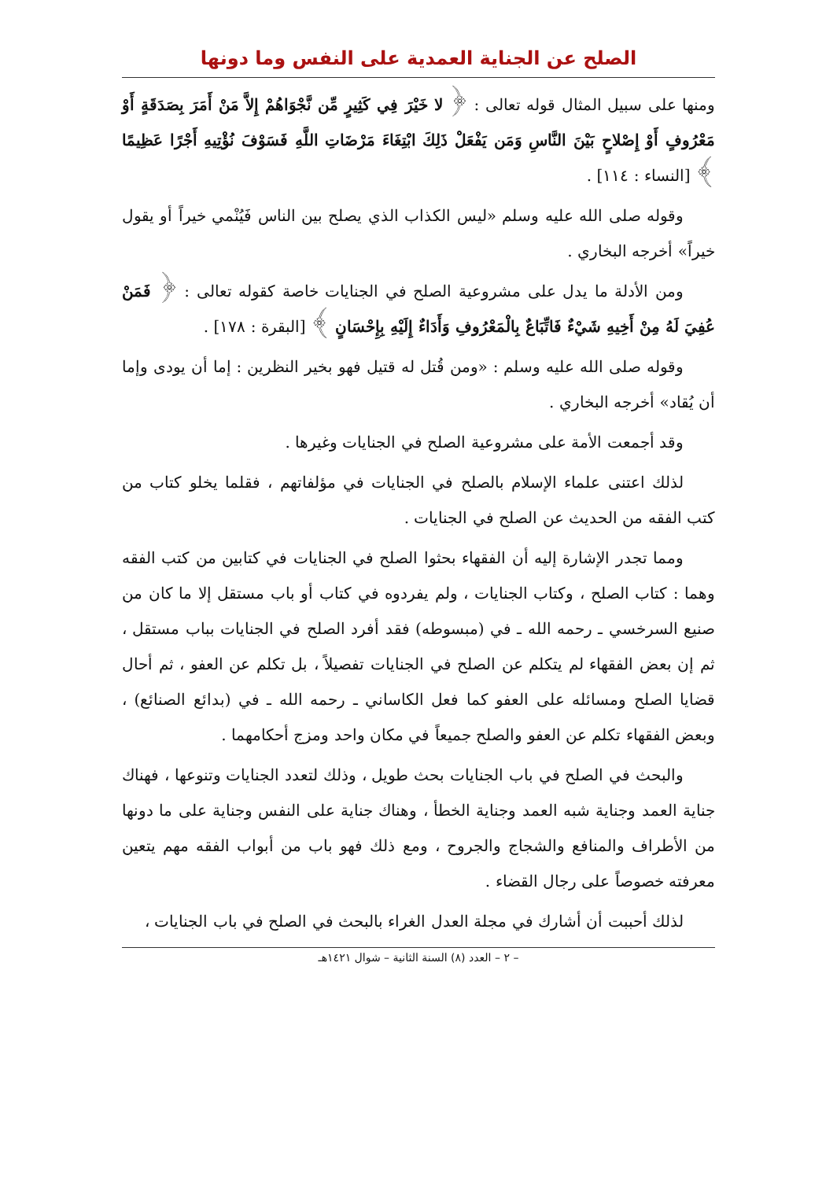الصلح عن الجناية العمدية على النفس وما دونها
ومنها على سبيل المثال قوله تعالى : ﴿ لا خَيْرَ فِي كَثِيرٍ مِّن نَّجْوَاهُمْ إِلاَّ مَنْ أَمَرَ بِصَدَقَةٍ أَوْ مَعْرُوفٍ أَوْ إِصْلاحٍ بَيْنَ النَّاسِ وَمَن يَفْعَلْ ذَلِكَ ابْتِغَاءَ مَرْضَاتِ اللَّهِ فَسَوْفَ نُؤْتِيهِ أَجْرًا عَظِيمًا ﴾ [النساء : ١١٤] .
وقوله صلى الله عليه وسلم «ليس الكذاب الذي يصلح بين الناس فَيُنْمي خيراً أو يقول خيراً» أخرجه البخاري .
ومن الأدلة ما يدل على مشروعية الصلح في الجنايات خاصة كقوله تعالى : ﴿ فَمَنْ عُفِيَ لَهُ مِنْ أَخِيهِ شَيْءٌ فَاتِّبَاعٌ بِالْمَعْرُوفِ وَأَدَاءٌ إِلَيْهِ بِإِحْسَانٍ ﴾ [البقرة : ١٧٨] .
وقوله صلى الله عليه وسلم : «ومن قُتل له قتيل فهو بخير النظرين : إما أن يودى وإما أن يُقاد» أخرجه البخاري .
وقد أجمعت الأمة على مشروعية الصلح في الجنايات وغيرها .
لذلك اعتنى علماء الإسلام بالصلح في الجنايات في مؤلفاتهم ، فقلما يخلو كتاب من كتب الفقه من الحديث عن الصلح في الجنايات .
ومما تجدر الإشارة إليه أن الفقهاء بحثوا الصلح في الجنايات في كتابين من كتب الفقه وهما : كتاب الصلح ، وكتاب الجنايات ، ولم يفردوه في كتاب أو باب مستقل إلا ما كان من صنيع السرخسي ـ رحمه الله ـ في (مبسوطه) فقد أفرد الصلح في الجنايات بباب مستقل ، ثم إن بعض الفقهاء لم يتكلم عن الصلح في الجنايات تفصيلاً ، بل تكلم عن العفو ، ثم أحال قضايا الصلح ومسائله على العفو كما فعل الكاساني ـ رحمه الله ـ في (بدائع الصنائع) ، وبعض الفقهاء تكلم عن العفو والصلح جميعاً في مكان واحد ومزج أحكامهما .
والبحث في الصلح في باب الجنايات بحث طويل ، وذلك لتعدد الجنايات وتنوعها ، فهناك جناية العمد وجناية شبه العمد وجناية الخطأ ، وهناك جناية على النفس وجناية على ما دونها من الأطراف والمنافع والشجاج والجروح ، ومع ذلك فهو باب من أبواب الفقه مهم يتعين معرفته خصوصاً على رجال القضاء .
لذلك أحببت أن أشارك في مجلة العدل الغراء بالبحث في الصلح في باب الجنايات ،
– ٢ – العدد (٨) السنة الثانية – شوال ١٤٢١هـ